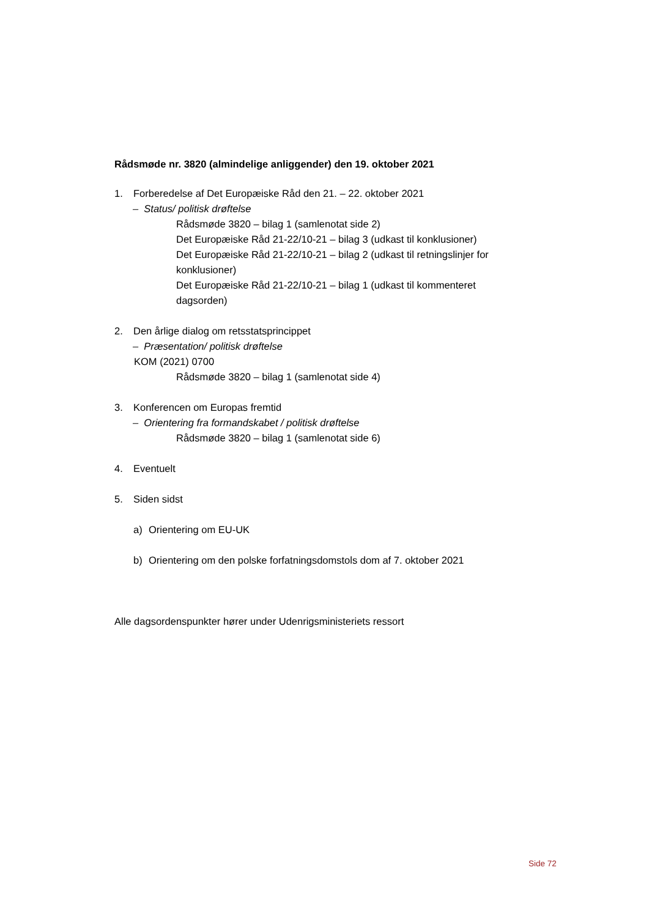Rådsmøde nr. 3820 (almindelige anliggender) den 19. oktober 2021
1. Forberedelse af Det Europæiske Råd den 21. – 22. oktober 2021
– Status/ politisk drøftelse
Rådsmøde 3820 – bilag 1 (samlenotat side 2)
Det Europæiske Råd 21-22/10-21 – bilag 3 (udkast til konklusioner)
Det Europæiske Råd 21-22/10-21 – bilag 2 (udkast til retningslinjer for konklusioner)
Det Europæiske Råd 21-22/10-21 – bilag 1 (udkast til kommenteret dagsorden)
2. Den årlige dialog om retsstatsprincippet
– Præsentation/ politisk drøftelse
KOM (2021) 0700
Rådsmøde 3820 – bilag 1 (samlenotat side 4)
3. Konferencen om Europas fremtid
– Orientering fra formandskabet / politisk drøftelse
Rådsmøde 3820 – bilag 1 (samlenotat side 6)
4. Eventuelt
5. Siden sidst
a) Orientering om EU-UK
b) Orientering om den polske forfatningsdomstols dom af 7. oktober 2021
Alle dagsordenspunkter hører under Udenrigsministeriets ressort
Side 72